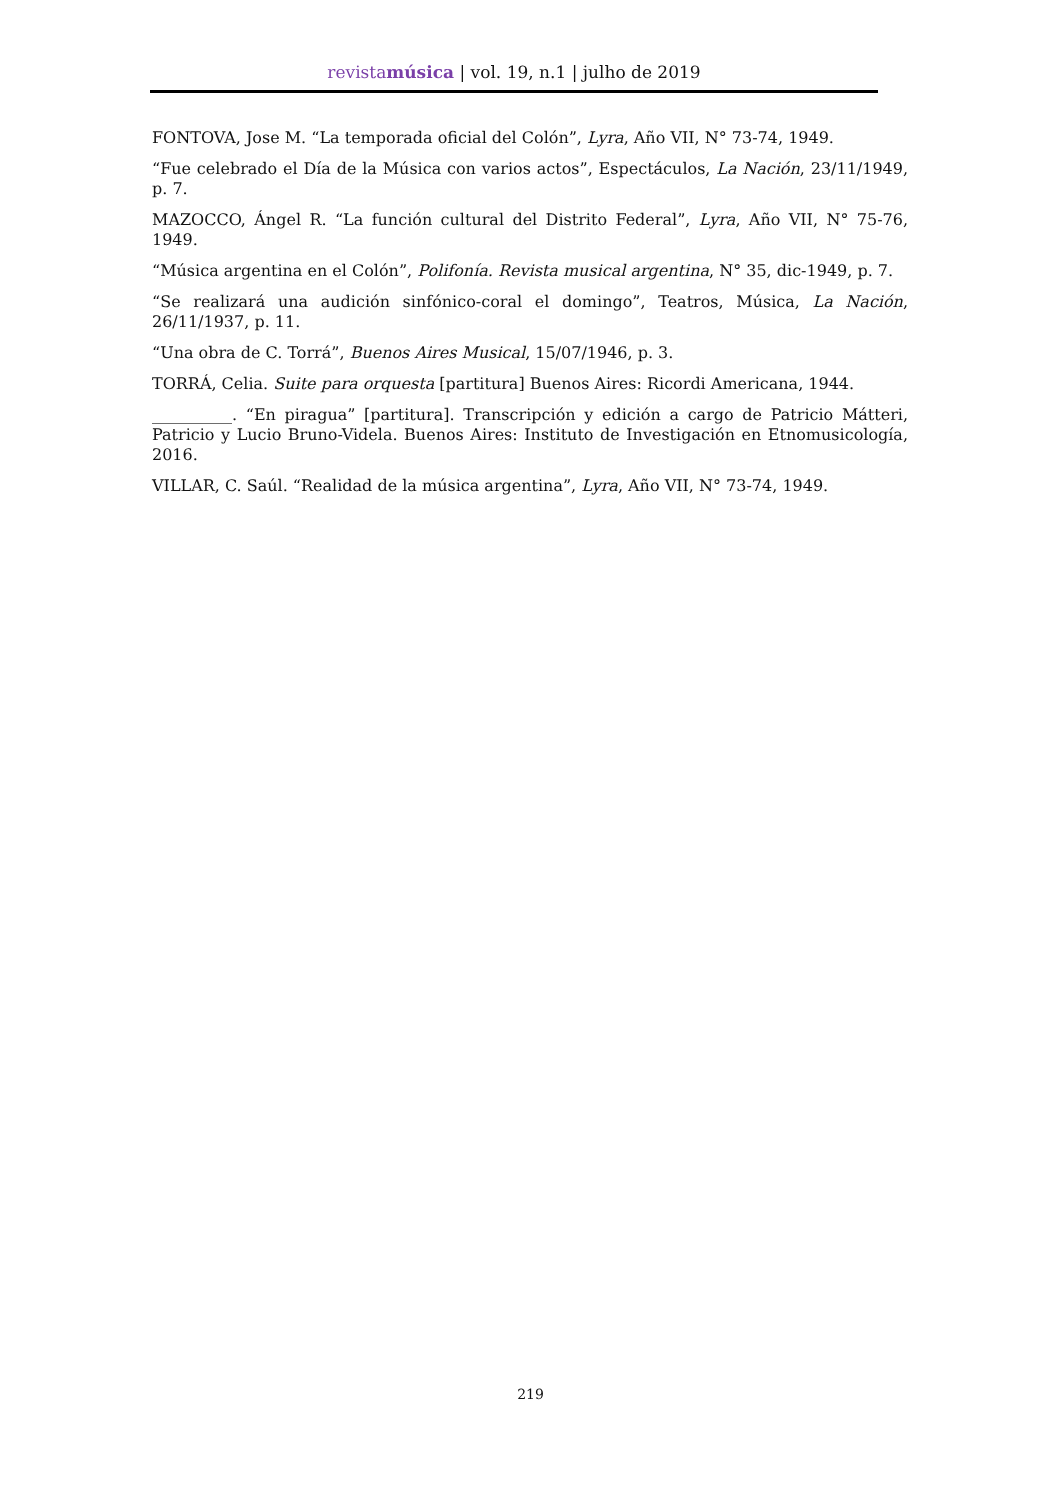revistamúsica | vol. 19, n.1 | julho de 2019
FONTOVA, Jose M. “La temporada oficial del Colón”, Lyra, Año VII, N° 73-74, 1949.
“Fue celebrado el Día de la Música con varios actos”, Espectáculos, La Nación, 23/11/1949, p. 7.
MAZOCCO, Ángel R. “La función cultural del Distrito Federal”, Lyra, Año VII, N° 75-76, 1949.
“Música argentina en el Colón”, Polifonía. Revista musical argentina, N° 35, dic-1949, p. 7.
“Se realizará una audición sinfónico-coral el domingo”, Teatros, Música, La Nación, 26/11/1937, p. 11.
“Una obra de C. Torrá”, Buenos Aires Musical, 15/07/1946, p. 3.
TORRÁ, Celia. Suite para orquesta [partitura] Buenos Aires: Ricordi Americana, 1944.
__________. “En piragua” [partitura]. Transcripción y edición a cargo de Patricio Mátteri, Patricio y Lucio Bruno-Videla. Buenos Aires: Instituto de Investigación en Etnomusicología, 2016.
VILLAR, C. Saúl. “Realidad de la música argentina”, Lyra, Año VII, N° 73-74, 1949.
219